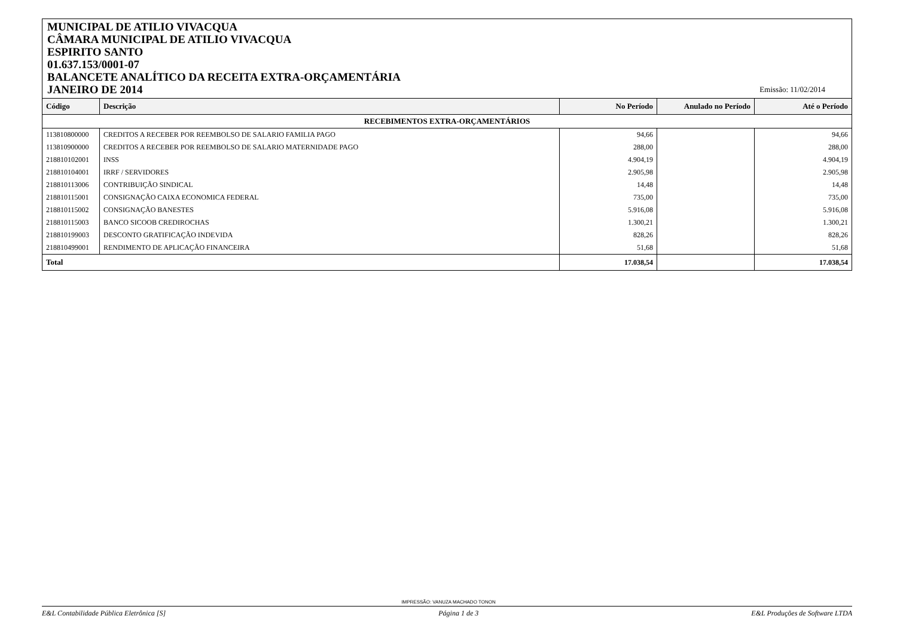MUNICIPAL DE ATILIO VIVACQUA
CÂMARA MUNICIPAL DE ATILIO VIVACQUA
ESPIRITO SANTO
01.637.153/0001-07
BALANCETE ANALÍTICO DA RECEITA EXTRA-ORÇAMENTÁRIA
JANEIRO DE 2014
Emissão: 11/02/2014
| Código | Descrição | No Período | Anulado no Período | Até o Período |
| --- | --- | --- | --- | --- |
| RECEBIMENTOS EXTRA-ORÇAMENTÁRIOS | | | | |
| 113810800000 | CREDITOS A RECEBER POR REEMBOLSO DE SALARIO FAMILIA PAGO | 94,66 | | 94,66 |
| 113810900000 | CREDITOS A RECEBER POR REEMBOLSO DE SALARIO MATERNIDADE PAGO | 288,00 | | 288,00 |
| 218810102001 | INSS | 4.904,19 | | 4.904,19 |
| 218810104001 | IRRF / SERVIDORES | 2.905,98 | | 2.905,98 |
| 218810113006 | CONTRIBUIÇÃO SINDICAL | 14,48 | | 14,48 |
| 218810115001 | CONSIGNAÇÃO CAIXA ECONOMICA FEDERAL | 735,00 | | 735,00 |
| 218810115002 | CONSIGNAÇÃO BANESTES | 5.916,08 | | 5.916,08 |
| 218810115003 | BANCO SICOOB CREDIROCHAS | 1.300,21 | | 1.300,21 |
| 218810199003 | DESCONTO GRATIFICAÇÃO INDEVIDA | 828,26 | | 828,26 |
| 218810499001 | RENDIMENTO DE APLICAÇÃO FINANCEIRA | 51,68 | | 51,68 |
| Total | | 17.038,54 | | 17.038,54 |
IMPRESSÃO: VANUZA MACHADO TONON
E&L Contabilidade Pública Eletrônica [S] Página 1 de 3 E&L Produções de Software LTDA